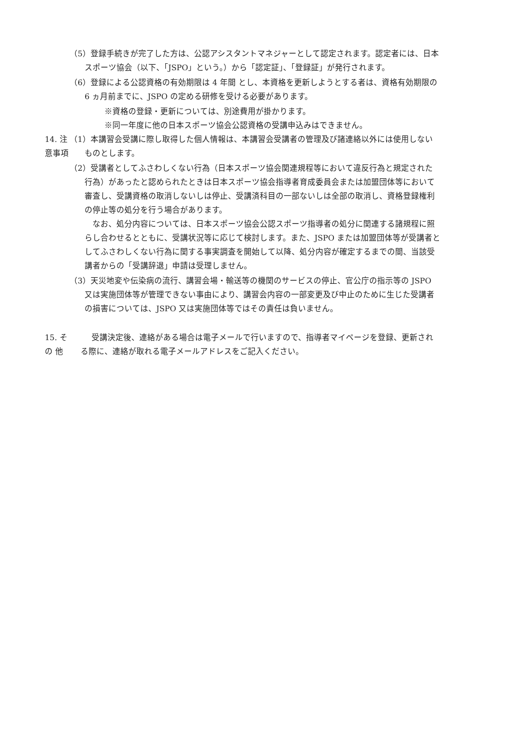（5）登録手続きが完了した方は、公認アシスタントマネジャーとして認定されます。認定者には、日本スポーツ協会（以下、「JSPO」という。）から「認定証」、「登録証」が発行されます。
（6）登録による公認資格の有効期限は 4 年間 とし、本資格を更新しようとする者は、資格有効期限の 6 ヵ月前までに、JSPO の定める研修を受ける必要があります。
※資格の登録・更新については、別途費用が掛かります。
※同一年度に他の日本スポーツ協会公認資格の受講申込みはできません。
14. 注意事項 （1）本講習会受講に際し取得した個人情報は、本講習会受講者の管理及び諸連絡以外には使用しないものとします。
（2）受講者としてふさわしくない行為（日本スポーツ協会関連規程等において違反行為と規定された行為）があったと認められたときは日本スポーツ協会指導者育成委員会または加盟団体等において審査し、受講資格の取消しないしは停止、受講済科目の一部ないしは全部の取消し、資格登録権利の停止等の処分を行う場合があります。
　なお、処分内容については、日本スポーツ協会公認スポーツ指導者の処分に関連する諸規程に照らし合わせるとともに、受講状況等に応じて検討します。また、JSPO または加盟団体等が受講者としてふさわしくない行為に関する事実調査を開始して以降、処分内容が確定するまでの間、当該受講者からの「受講辞退」申請は受理しません。
（3）天災地変や伝染病の流行、講習会場・輸送等の機関のサービスの停止、官公庁の指示等の JSPO 又は実施団体等が管理できない事由により、講習会内容の一部変更及び中止のために生じた受講者の損害については、JSPO 又は実施団体等ではその責任は負いません。
15. そ の 他 受講決定後、連絡がある場合は電子メールで行いますので、指導者マイページを登録、更新される際に、連絡が取れる電子メールアドレスをご記入ください。